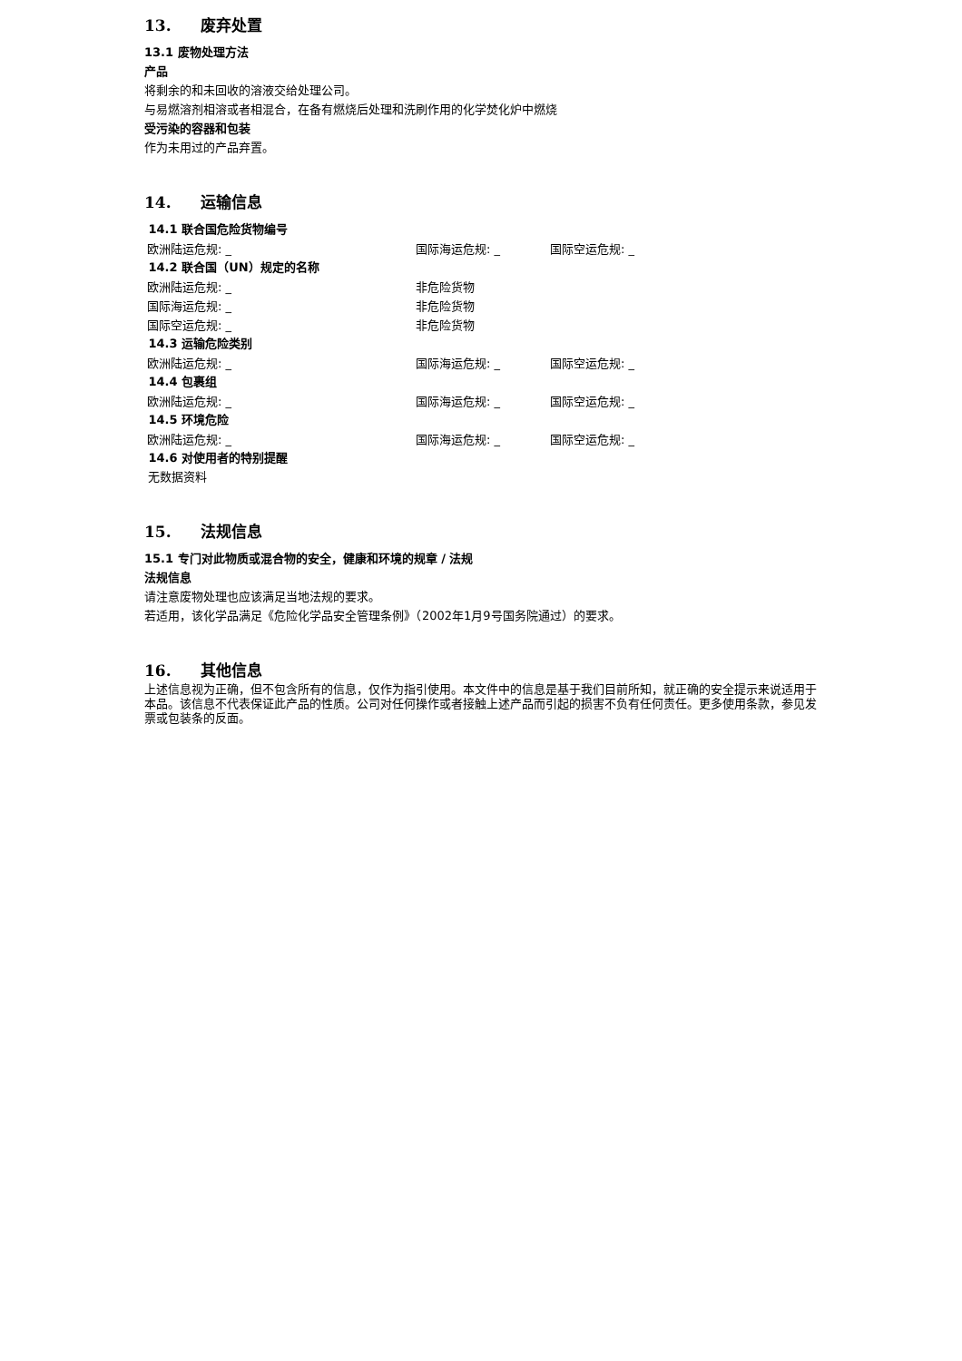13. 废弃处置
13.1 废物处理方法
产品
将剩余的和未回收的溶液交给处理公司。
与易燃溶剂相溶或者相混合，在备有燃烧后处理和洗刷作用的化学焚化炉中燃烧
受污染的容器和包装
作为未用过的产品弃置。
14. 运输信息
14.1 联合国危险货物编号
| 欧洲陆运危规: _ | 国际海运危规: _ | 国际空运危规: _ |
14.2 联合国（UN）规定的名称
| 欧洲陆运危规: _ | 非危险货物 |
| 国际海运危规: _ | 非危险货物 |
| 国际空运危规: _ | 非危险货物 |
14.3 运输危险类别
| 欧洲陆运危规: _ | 国际海运危规: _ | 国际空运危规: _ |
14.4 包裹组
| 欧洲陆运危规: _ | 国际海运危规: _ | 国际空运危规: _ |
14.5 环境危险
| 欧洲陆运危规: _ | 国际海运危规: _ | 国际空运危规: _ |
14.6 对使用者的特别提醒
无数据资料
15. 法规信息
15.1 专门对此物质或混合物的安全，健康和环境的规章 / 法规
法规信息
请注意废物处理也应该满足当地法规的要求。
若适用，该化学品满足《危险化学品安全管理条例》（2002年1月9号国务院通过）的要求。
16. 其他信息
上述信息视为正确，但不包含所有的信息，仅作为指引使用。本文件中的信息是基于我们目前所知，就正确的安全提示来说适用于本品。该信息不代表保证此产品的性质。公司对任何操作或者接触上述产品而引起的损害不负有任何责任。更多使用条款，参见发票或包装条的反面。